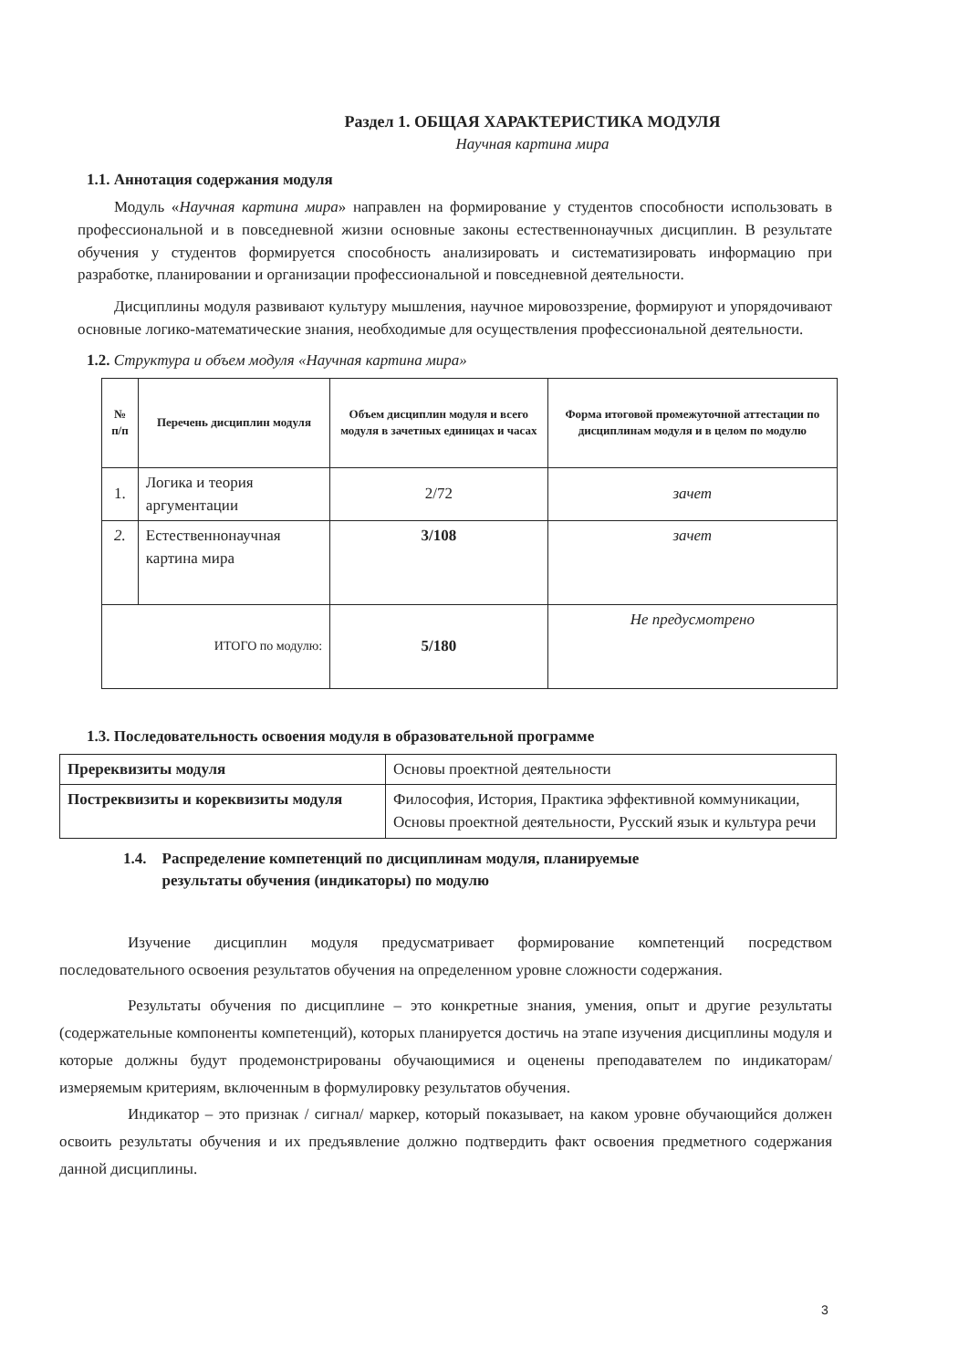Раздел 1. ОБЩАЯ ХАРАКТЕРИСТИКА МОДУЛЯ
Научная картина мира
1.1. Аннотация содержания модуля
Модуль «Научная картина мира» направлен на формирование у студентов способности использовать в профессиональной и в повседневной жизни основные законы естественнонаучных дисциплин. В результате обучения у студентов формируется способность анализировать и систематизировать информацию при разработке, планировании и организации профессиональной и повседневной деятельности.
Дисциплины модуля развивают культуру мышления, научное мировоззрение, формируют и упорядочивают основные логико-математические знания, необходимые для осуществления профессиональной деятельности.
1.2. Структура и объем модуля «Научная картина мира»
| № п/п | Перечень дисциплин модуля | Объем дисциплин модуля и всего модуля в зачетных единицах и часах | Форма итоговой промежуточной аттестации по дисциплинам модуля и в целом по модулю |
| --- | --- | --- | --- |
| 1. | Логика и теория аргументации | 2/72 | зачет |
| 2. | Естественнонаучная картина мира | 3/108 | зачет |
| ИТОГО по модулю: | | 5/180 | Не предусмотрено |
1.3. Последовательность освоения модуля в образовательной программе
| Пререквизиты модуля | Основы проектной деятельности |
| Постреквизиты и кореквизиты модуля | Философия, История, Практика эффективной коммуникации, Основы проектной деятельности, Русский язык и культура речи |
1.4. Распределение компетенций по дисциплинам модуля, планируемые
результаты обучения (индикаторы) по модулю
Изучение дисциплин модуля предусматривает формирование компетенций посредством последовательного освоения результатов обучения на определенном уровне сложности содержания.
Результаты обучения по дисциплине – это конкретные знания, умения, опыт и другие результаты (содержательные компоненты компетенций), которых планируется достичь на этапе изучения дисциплины модуля и которые должны будут продемонстрированы обучающимися и оценены преподавателем по индикаторам/измеряемым критериям, включенным в формулировку результатов обучения.
Индикатор – это признак / сигнал/ маркер, который показывает, на каком уровне обучающийся должен освоить результаты обучения и их предъявление должно подтвердить факт освоения предметного содержания данной дисциплины.
3